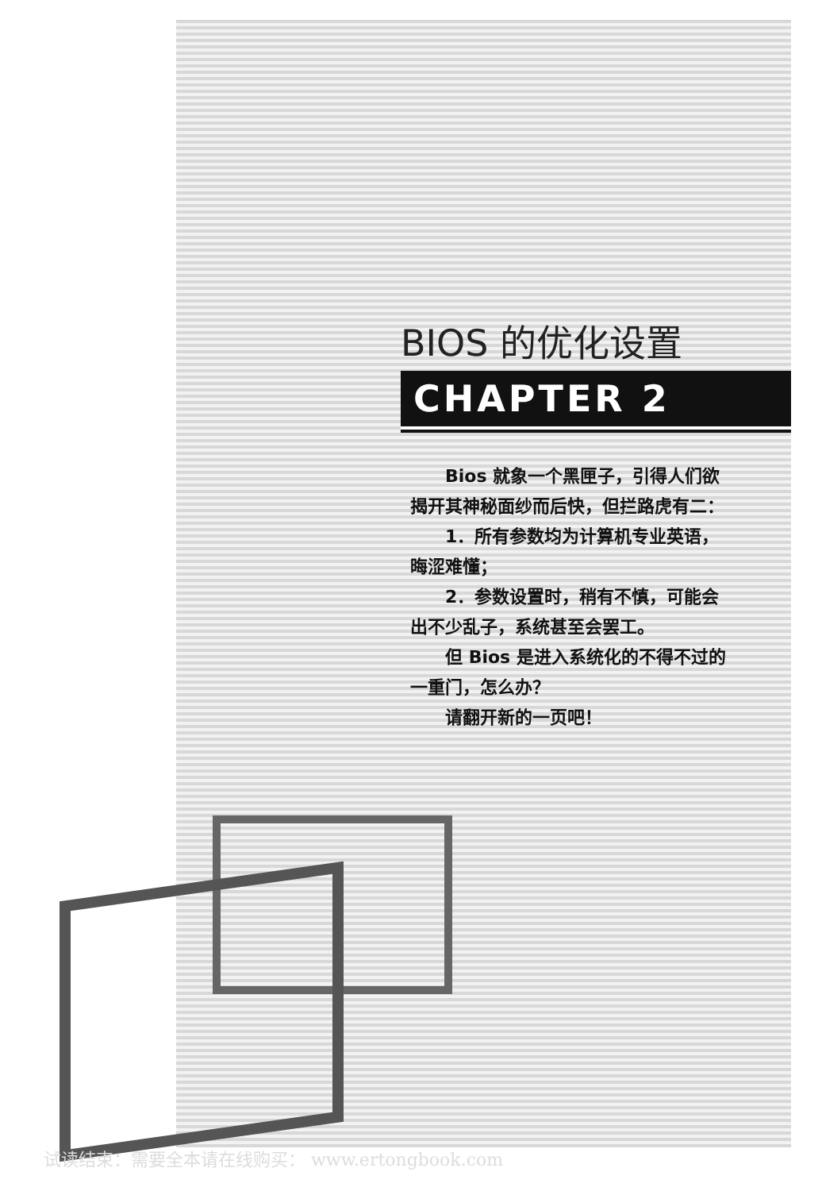BIOS 的优化设置
CHAPTER 2
Bios 就象一个黑匣子，引得人们欲揭开其神秘面纱而后快，但拦路虎有二：
1．所有参数均为计算机专业英语，晦涩难懂；
2．参数设置时，稍有不慎，可能会出不少乱子，系统甚至会罢工。
但 Bios 是进入系统化的不得不过的一重门，怎么办？
请翻开新的一页吧！
试读结束：需要全本请在线购买： www.ertongbook.com